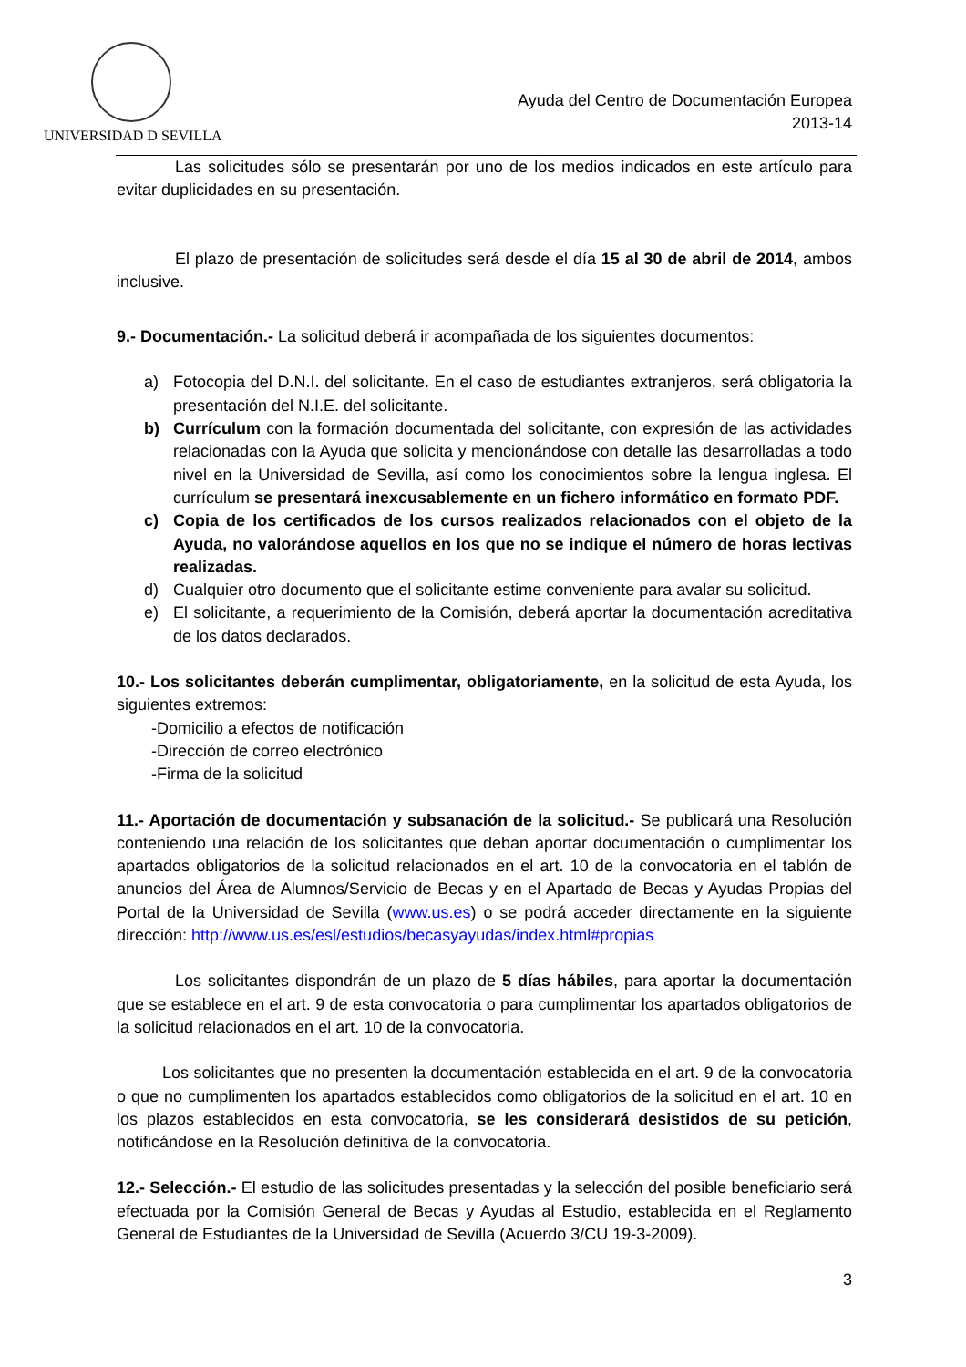UNIVERSIDAD D SEVILLA
Ayuda del Centro de Documentación Europea
2013-14
Las solicitudes sólo se presentarán por uno de los medios indicados en este artículo para evitar duplicidades en su presentación.
El plazo de presentación de solicitudes será desde el día 15 al 30 de abril de 2014, ambos inclusive.
9.- Documentación.- La solicitud deberá ir acompañada de los siguientes documentos:
a) Fotocopia del D.N.I. del solicitante. En el caso de estudiantes extranjeros, será obligatoria la presentación del N.I.E. del solicitante.
b) Currículum con la formación documentada del solicitante, con expresión de las actividades relacionadas con la Ayuda que solicita y mencionándose con detalle las desarrolladas a todo nivel en la Universidad de Sevilla, así como los conocimientos sobre la lengua inglesa. El currículum se presentará inexcusablemente en un fichero informático en formato PDF.
c) Copia de los certificados de los cursos realizados relacionados con el objeto de la Ayuda, no valorándose aquellos en los que no se indique el número de horas lectivas realizadas.
d) Cualquier otro documento que el solicitante estime conveniente para avalar su solicitud.
e) El solicitante, a requerimiento de la Comisión, deberá aportar la documentación acreditativa de los datos declarados.
10.- Los solicitantes deberán cumplimentar, obligatoriamente, en la solicitud de esta Ayuda, los siguientes extremos:
-Domicilio a efectos de notificación
-Dirección de correo electrónico
-Firma de la solicitud
11.- Aportación de documentación y subsanación de la solicitud.- Se publicará una Resolución conteniendo una relación de los solicitantes que deban aportar documentación o cumplimentar los apartados obligatorios de la solicitud relacionados en el art. 10 de la convocatoria en el tablón de anuncios del Área de Alumnos/Servicio de Becas y en el Apartado de Becas y Ayudas Propias del Portal de la Universidad de Sevilla (www.us.es) o se podrá acceder directamente en la siguiente dirección: http://www.us.es/esl/estudios/becasyayudas/index.html#propias
Los solicitantes dispondrán de un plazo de 5 días hábiles, para aportar la documentación que se establece en el art. 9 de esta convocatoria o para cumplimentar los apartados obligatorios de la solicitud relacionados en el art. 10 de la convocatoria.
Los solicitantes que no presenten la documentación establecida en el art. 9 de la convocatoria o que no cumplimenten los apartados establecidos como obligatorios de la solicitud en el art. 10 en los plazos establecidos en esta convocatoria, se les considerará desistidos de su petición, notificándose en la Resolución definitiva de la convocatoria.
12.- Selección.- El estudio de las solicitudes presentadas y la selección del posible beneficiario será efectuada por la Comisión General de Becas y Ayudas al Estudio, establecida en el Reglamento General de Estudiantes de la Universidad de Sevilla (Acuerdo 3/CU 19-3-2009).
3